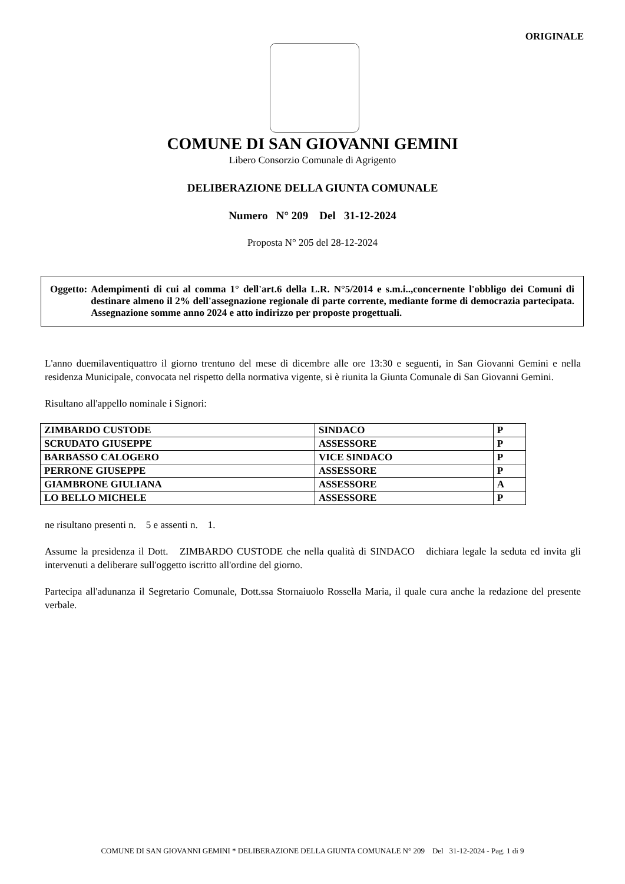ORIGINALE
COMUNE DI SAN GIOVANNI GEMINI
Libero Consorzio Comunale di Agrigento
DELIBERAZIONE DELLA GIUNTA COMUNALE
Numero N° 209 Del 31-12-2024
Proposta N° 205 del 28-12-2024
Oggetto: Adempimenti di cui al comma 1° dell'art.6 della L.R. N°5/2014 e s.m.i..,concernente l'obbligo dei Comuni di destinare almeno il 2% dell'assegnazione regionale di parte corrente, mediante forme di democrazia partecipata. Assegnazione somme anno 2024 e atto indirizzo per proposte progettuali.
L'anno duemilaventiquattro il giorno trentuno del mese di dicembre alle ore 13:30 e seguenti, in San Giovanni Gemini e nella residenza Municipale, convocata nel rispetto della normativa vigente, si è riunita la Giunta Comunale di San Giovanni Gemini.
Risultano all'appello nominale i Signori:
| ZIMBARDO CUSTODE | SINDACO | P |
| SCRUDATO GIUSEPPE | ASSESSORE | P |
| BARBASSO CALOGERO | VICE SINDACO | P |
| PERRONE GIUSEPPE | ASSESSORE | P |
| GIAMBRONE GIULIANA | ASSESSORE | A |
| LO BELLO MICHELE | ASSESSORE | P |
ne risultano presenti n. 5 e assenti n. 1.
Assume la presidenza il Dott. ZIMBARDO CUSTODE che nella qualità di SINDACO dichiara legale la seduta ed invita gli intervenuti a deliberare sull'oggetto iscritto all'ordine del giorno.
Partecipa all'adunanza il Segretario Comunale, Dott.ssa Stornaiuolo Rossella Maria, il quale cura anche la redazione del presente verbale.
COMUNE DI SAN GIOVANNI GEMINI * DELIBERAZIONE DELLA GIUNTA COMUNALE N° 209 Del 31-12-2024 - Pag. 1 di 9